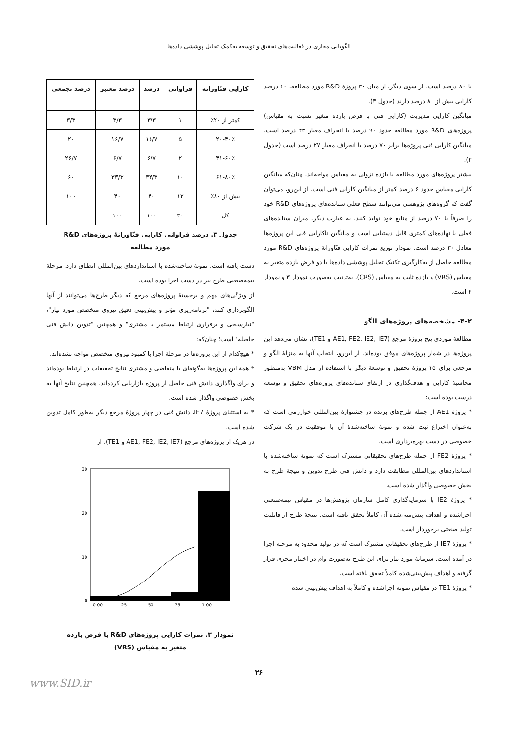الگویابی مجازی در فعالیت‌های تحقیق و توسعه به‌کمک تحلیل پوششی داده‌ها
تا ۸۰ درصد است. از سوی دیگر، از میان ۳۰ پروژهٔ R&D مورد مطالعه، ۴۰ درصد کارایی بیش از ۸۰ درصد دارند (جدول ۳).
میانگین کارایی مدیریت (کارایی فنی با فرض بازده متغیر نسبت به مقیاس) پروژه‌های R&D مورد مطالعه حدود ۹۰ درصد با انحراف معیار ۲۴ درصد است. میانگین کارایی فنی پروژه‌ها برابر ۷۰ درصد با انحراف معیار ۲۷ درصد است (جدول ۲).
بیشتر پروژه‌های مورد مطالعه با بازده نزولی به مقیاس مواجه‌اند. چنان‌که میانگین کارایی مقیاس حدود ۶ درصد کمتر از میانگین کارایی فنی است. از این‌رو، می‌توان گفت که گروه‌های پژوهشی می‌توانند سطح فعلی ستانده‌های پروژه‌های R&D خود را صرفاً با ۷۰ درصد از منابع خود تولید کنند. به عبارت دیگر، میزان ستانده‌های فعلی با نهاده‌های کمتری قابل دستیابی است و میانگین ناکارایی فنی این پروژه‌ها معادل ۳۰ درصد است. نمودار توزیع نمرات کارایی فنّاورانهٔ پروژه‌های R&D مورد مطالعه حاصل از به‌کارگیری تکنیک تحلیل پوششی داده‌ها با دو فرض بازده متغیر به مقیاس (VRS) و بازده ثابت به مقیاس (CRS)، به‌ترتیب به‌صورت نمودار ۳ و نمودار ۴ است.
۴-۲- مشخصه‌های پروژه‌های الگو
مطالعهٔ موردی پنج پروژهٔ مرجع (AE1, FE2, IE2, IE7 و TE1)، نشان می‌دهد این پروژه‌ها در شمار پروژه‌های موفق بوده‌اند. از این‌رو، انتخاب آنها به منزلهٔ الگو و مرجعی برای ۲۵ پروژهٔ تحقیق و توسعهٔ دیگر با استفاده از مدل VBM به‌منظور محاسبهٔ کارایی و هدف‌گذاری در ارتقای ستانده‌های پروژه‌های تحقیق و توسعه درست بوده است:
* پروژهٔ AE1 از جمله طرح‌های برنده در جشنوارهٔ بین‌المللی خوارزمی است که به‌عنوان اختراع ثبت شده و نمونهٔ ساخته‌شدهٔ آن با موفقیت در یک شرکت خصوصی در دست بهره‌برداری است.
* پروژهٔ FE2 از جمله طرح‌های تحقیقاتی مشترک است که نمونهٔ ساخته‌شده با استانداردهای بین‌المللی مطابقت دارد و دانش فنی طرح تدوین و نتیجهٔ طرح به بخش خصوصی واگذار شده است.
* پروژهٔ IE2 با سرمایه‌گذاری کامل سازمان پژوهش‌ها در مقیاس نیمه‌صنعتی اجراشده و اهداف پیش‌بینی‌شده آن کاملاً تحقق یافته است. نتیجهٔ طرح از قابلیت تولید صنعتی برخوردار است.
* پروژهٔ IE7 از طرح‌های تحقیقاتی مشترک است که در تولید محدود به مرحله اجرا در آمده است. سرمایهٔ مورد نیاز برای این طرح به‌صورت وام در اختیار مجری قرار گرفته و اهداف پیش‌بینی‌شده کاملاً تحقق یافته است.
* پروژهٔ TE1 در مقیاس نمونه اجراشده و کاملاً به اهداف پیش‌بینی شده
| کارایی فنّاورانه | فراوانی | درصد | درصد معتبر | درصد تجمعی |
| --- | --- | --- | --- | --- |
| کمتر از ۲۰٪ | ۱ | ۳/۳ | ۳/۳ | ۳/۳ |
| ۲۰-۴۰٪ | ۵ | ۱۶/۷ | ۱۶/۷ | ۲۰ |
| ۴۱-۶۰٪ | ۲ | ۶/۷ | ۶/۷ | ۲۶/۷ |
| ۶۱-۸۰٪ | ۱۰ | ۳۳/۳ | ۳۳/۳ | ۶۰ |
| بیش از ۸۰٪ | ۱۲ | ۴۰ | ۴۰ | ۱۰۰ |
| کل | ۳۰ | ۱۰۰ | ۱۰۰ | |
جدول ۳. درصد فراوانی کارایی فنّاورانهٔ پروژه‌های R&D
مورد مطالعه
دست یافته است. نمونهٔ ساخته‌شده با استانداردهای بین‌المللی انطباق دارد. مرحلهٔ نیمه‌صنعتی طرح نیز در دست اجرا بوده است.
از ویژگی‌های مهم و برجستهٔ پروژه‌های مرجع که دیگر طرح‌ها می‌توانند از آنها الگوبرداری کنند، "برنامه‌ریزی مؤثر و پیش‌بینی دقیق نیروی متخصص مورد نیاز"، "نیازسنجی و برقراری ارتباط مستمر با مشتری" و همچنین "تدوین دانش فنی حاصله" است؛ چنان‌که:
* هیچ‌کدام از این پروژه‌ها در مرحلهٔ اجرا با کمبود نیروی متخصص مواجه نشده‌اند.
* همهٔ این پروژه‌ها به‌گونه‌ای با متقاضی و مشتری نتایج تحقیقات در ارتباط بوده‌اند و برای واگذاری دانش فنی حاصل از پروژه بازاریابی کرده‌اند. همچنین نتایج آنها به بخش خصوصی واگذار شده است.
* به استثنای پروژهٔ IE7، دانش فنی در چهار پروژهٔ مرجع دیگر به‌طور کامل تدوین شده است.
در هریک از پروژه‌های مرجع (AE1, FE2, IE2, IE7 و TE1)، از
30
20
10
0
0.00
.25
.50
.75
1.00
نمودار ۳. نمرات کارایی پروژه‌های R&D با فرض بازده
متغیر به مقیاس (VRS)
۲۶
www.SID.ir